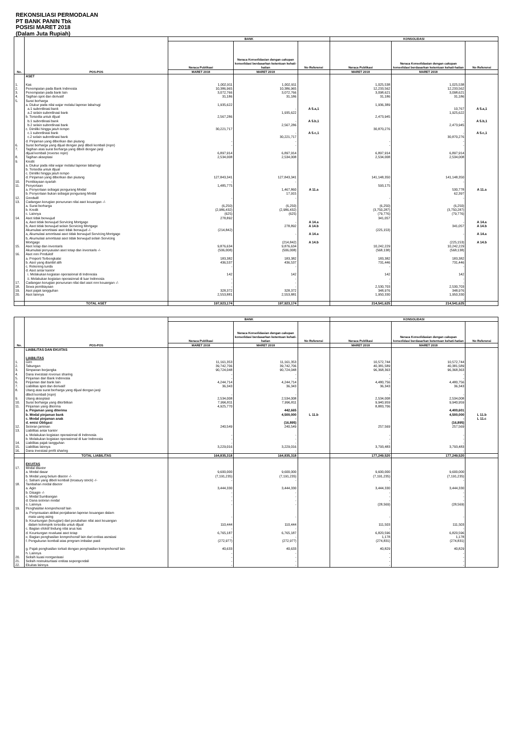REKONSILIASI PERMODALAN
PT BANK PANIN Tbk
POSISI MARET 2018
(Dalam Juta Rupiah)
| No. | POS-POS | BANK | | | KONSOLIDASI | | |
| --- | --- | --- | --- | --- | --- | --- | --- |
| | | Neraca Publikasi | Neraca Konsolidasian dengan cakupan konsolidasi berdasarkan ketentuan kehati-hatian | No Referensi | Neraca Publikasi | Neraca Konsolidasian dengan cakupan konsolidasi berdasarkan ketentuan kehati-hatian | No Referensi |
| | | MARET 2018 | MARET 2018 | | MARET 2018 | MARET 2018 | |
| | ASET | | | | | | |
| 1. | Kas | 1,002,911 | 1,002,911 | | 1,025,538 | 1,025,538 | |
| 2. | Penempatan pada Bank Indonesia | 10,386,965 | 10,386,965 | | 12,233,562 | 12,233,562 | |
| 3. | Penempatan pada bank lain | 3,072,766 | 3,072,766 | | 3,098,621 | 3,098,621 | |
| 4. | Tagihan spot dan derivatif | 31,186 | 31,186 | | 31,186 | 31,186 | |
| 5. | Surat berharga | | | | | | |
| | a. Diukur pada nilai wajar melalui laporan laba/rugi | 1,935,622 | | | 1,936,389 | | |
| | a.1 subordinasi bank | | - | A 5.a,1 | | 10,767 | A 5.a,1 |
| | a.2 selain subordinasi bank | | 1,935,622 | | | 1,925,622 | |
| | b. Tersedia untuk dijual | 2,567,286 | | | 2,473,945 | | |
| | b.1 subordinasi bank | | - | A 5.b,1 | | - | A 5.b,1 |
| | b.2 selain subordinasi bank | | 2,567,286 | | | 2,473,945 | |
| | c. Dimiliki hingga jatuh tempo | 30,221,717 | | | 30,870,276 | | |
| | c.1 subordinasi bank | | - | A 5.c,1 | | - | A 5.c,1 |
| | c.2 selain subordinasi bank | | 30,221,717 | | | 30,870,276 | |
| | d. Pinjaman yang diberikan dan piutang | - | - | | - | - | |
| 6. | Surat berharga yang dijual dengan janji dibeli kembali (repo) | - | - | | - | - | |
| 7. | Tagihan atas surat berharga yang dibeli dengan janji | | | | | | |
| | dijual kembali (reverse repo) | 6,897,914 | 6,897,914 | | 6,897,914 | 6,897,914 | |
| 8. | Tagihan akseptasi | 2,534,008 | 2,534,008 | | 2,534,008 | 2,534,008 | |
| 9. | Kredit | | | | | | |
| | a. Diukur pada nilai wajar melalui laporan laba/rugi | | | | | | |
| | b. Tersedia untuk dijual | | | | | | |
| | c. Dimiliki hingga jatuh tempo | | | | | | |
| | d. Pinjaman yang diberikan dan piutang | 127,843,341 | 127,843,341 | | 141,148,350 | 141,148,350 | |
| 10. | Pembiayaan syariah | - | - | | - | - | |
| 11. | Penyertaan | 1,485,775 | | | 593,175 | | |
| | a. Penyertaan sebagai pengurang Modal | | 1,467,860 | A 11.a | | 530,778 | A 11.a |
| | b. Penyertaan bukan sebagai pengurang Modal | | 17,915 | | | 62,397 | |
| 12. | Goodwill | - | - | | - | - | |
| 13. | Cadangan kerugian penurunan nilai aset keuangan -/- | | | | | | |
| | a. Surat berharga | (6,250) | (6,250) | | (6,250) | (6,250) | |
| | b. Kredit | (2,986,432) | (2,986,432) | | (3,750,287) | (3,750,287) | |
| | c. Lainnya | (625) | (625) | | (79,776) | (79,776) | |
| 14. | Aset tidak berwujud | 278,892 | | | 341,057 | | |
| | a, Aset tidak berwujud Servicing Mortgage | | - | A 14.a | | - | A 14.a |
| | b, Aset tidak berwujud selain Servicing Mortgage | | 278,892 | A 14.b | | 341,057 | A 14.b |
| | Akumulasi amortisasi aset tidak berwujud -/- | (214,842) | | | (225,153) | | |
| | a, Akumulasi amortisasi aset tidak berwujud Servicing Mortgage | | - | A 14.a | | - | A 14.a |
| | b, Akumulasi amortisasi aset tidak berwujud selain Servicing Mortgage | | (214,842) | A 14.b | | (225,153) | A 14.b |
| 15. | Aset tetap dan inventaris | 9,876,634 | 9,876,634 | | 10,242,229 | 10,242,229 | |
| | Akumulasi penyusutan aset tetap dan inventaris -/- | (506,008) | (506,008) | | (568,138) | (568,138) | |
| 16. | Aset non Produktif | | | | | | |
| | a. Properti Terbengkalai | 183,382 | 183,382 | | 183,382 | 183,382 | |
| | b. Aset yang diambil alih | 436,537 | 436,537 | | 731,446 | 731,446 | |
| | c. Rekening tunda | - | - | | - | - | |
| | d. Aset antar kantor | | | | | | |
| | i. Melakukan kegiatan operasional di Indonesia | 142 | 142 | | 142 | 142 | |
| | ii. Melakukan kegiatan operasional di luar Indonesia | - | - | | - | - | |
| 17. | Cadangan kerugian penurunan nilai dari aset non keuangan -/- | - | - | | - | - | |
| 18. | Sewa pembiayaan | - | - | | 2,530,703 | 2,530,703 | |
| 19. | Aset pajak tangguhan | 328,372 | 328,372 | | 348,976 | 348,976 | |
| 20. | Aset lainnya | 2,553,881 | 2,553,881 | | 1,950,330 | 1,950,330 | |
| | | | | | - | - | |
| | TOTAL ASET | 197,923,174 | 197,923,174 | | 214,541,625 | 214,541,625 | |
| No. | POS-POS | BANK | | | KONSOLIDASI | | |
| --- | --- | --- | --- | --- | --- | --- | --- |
| | | Neraca Publikasi | Neraca Konsolidasian dengan cakupan konsolidasi berdasarkan ketentuan kehati-hatian | No Referensi | Neraca Publikasi | Neraca Konsolidasian dengan cakupan konsolidasi berdasarkan ketentuan kehati-hatian | No Referensi |
| | | MARET 2018 | MARET 2018 | | MARET 2018 | MARET 2018 | |
| | LIABILITAS DAN EKUITAS | | | | | | |
| | LIABILITAS | | | | | | |
| 1. | Giro | 11,161,353 | 11,161,353 | | 10,572,744 | 10,572,744 | |
| 2. | Tabungan | 39,742,706 | 39,742,706 | | 40,381,589 | 40,381,589 | |
| 3. | Simpanan berjangka | 90,724,048 | 90,724,048 | | 96,368,363 | 96,368,363 | |
| 4. | Dana investasi revenue sharing | - | - | | - | - | |
| 5. | Pinjaman dari Bank Indonesia | - | - | | - | - | |
| 6. | Pinjaman dari bank lain | 4,244,714 | 4,244,714 | | 4,480,756 | 4,480,756 | |
| 7. | Liabilitas spot dan derivatif | 36,343 | 36,343 | | 36,343 | 36,343 | |
| 8. | Utang atas surat berharga yang dijual dengan janji | | | | | | |
| | dibeli kembali (repo) | - | - | | - | - | |
| 9. | Utang akseptasi | 2,534,008 | 2,534,008 | | 2,534,008 | 2,534,008 | |
| 10. | Surat berharga yang diterbitkan | 7,996,811 | 7,996,811 | | 9,940,959 | 9,940,959 | |
| 11. | Pinjaman yang diterima | 4,925,770 | | | 8,883,706 | | |
| | a. Pinjaman yang diterima | | 442,665 | | | 4,400,601 | |
| | b. Modal pinjaman bank | | 4,500,000 | L 11.b | | 4,500,000 | L 11.b |
| | c. Modal pinjaman anak | | - | | | - | L 11.c |
| | d. emisi Obligasi | | (16,895) | | | (16,895) | |
| 12. | Setoran jaminan | 240,549 | 240,549 | | 257,569 | 257,569 | |
| 13. | Liabilitas antar kantor | | | | | | |
| | a. Melakukan kegiatan operasional di Indonesia | - | - | | - | - | |
| | b. Melakukan kegiatan operasional di luar Indonesia | - | - | | - | - | |
| 14. | Liabilitas pajak tangguhan | - | - | | - | - | |
| 15. | Liabilitas lainnya | 3,229,016 | 3,229,016 | | 3,793,483 | 3,793,483 | |
| 16. | Dana investasi profit sharing | - | - | | - | - | |
| | TOTAL LIABILITAS | 164,835,318 | 164,835,318 | | 177,249,520 | 177,249,520 | |
| | EKUITAS | | | | | | |
| 17. | Modal disetor | | | | | | |
| | a. Modal dasar | 9,600,000 | 9,600,000 | | 9,600,000 | 9,600,000 | |
| | b. Modal yang belum disetor -/- | (7,191,235) | (7,191,235) | | (7,191,235) | (7,191,235) | |
| | c. Saham yang dibeli kembali (treasury stock) -/- | - | - | | - | - | |
| 18. | Tambahan modal disetor | | | | | | |
| | a. Agio | 3,444,330 | 3,444,330 | | 3,444,330 | 3,444,330 | |
| | b. Disagio -/- | - | - | | - | - | |
| | c. Modal Sumbangan | - | - | | - | - | |
| | d. Dana setoran modal | - | - | | - | - | |
| | e. Lainnya | - | - | | (28,569) | (28,569) | |
| 19. | Penghasilan komprehensif lain | | | | | | |
| | a. Penyesuaian akibat penjabaran laporan keuangan dalam | | | | | | |
| | mata uang asing | - | - | | - | - | |
| | b. Keuntungan (kerugian) dari perubahan nilai aset keuangan | | | | | | |
| | dalam kelompok tersedia untuk dijual | 110,444 | 110,444 | | 111,503 | 111,503 | |
| | c. Bagian efektif lindung nilai arus kas | - | - | | - | - | |
| | d. Keuntungan revaluasi aset tetap | 6,765,187 | 6,765,187 | | 6,820,596 | 6,820,596 | |
| | e. Bagian penghasilan komprehensif lain dari entitas asosiasi | - | - | | 1,178 | 1,178 | |
| | f. Pengukuran kembali atas program imbalan pasti | (272,977) | (272,977) | | (274,831) | (274,831) | |
| | g. Pajak penghasilan terkait dengan penghasilan komprehensif lain | 40,633 | 40,633 | | 40,829 | 40,829 | |
| | h. Lainnya | - | - | | - | - | |
| 20. | Selisih kuasi reorganisasi | - | - | | - | - | |
| 21. | Selisih restrukturisasi entitas sepengendali | - | - | | - | - | |
| 22. | Ekuitas lainnya | - | - | | - | - | |